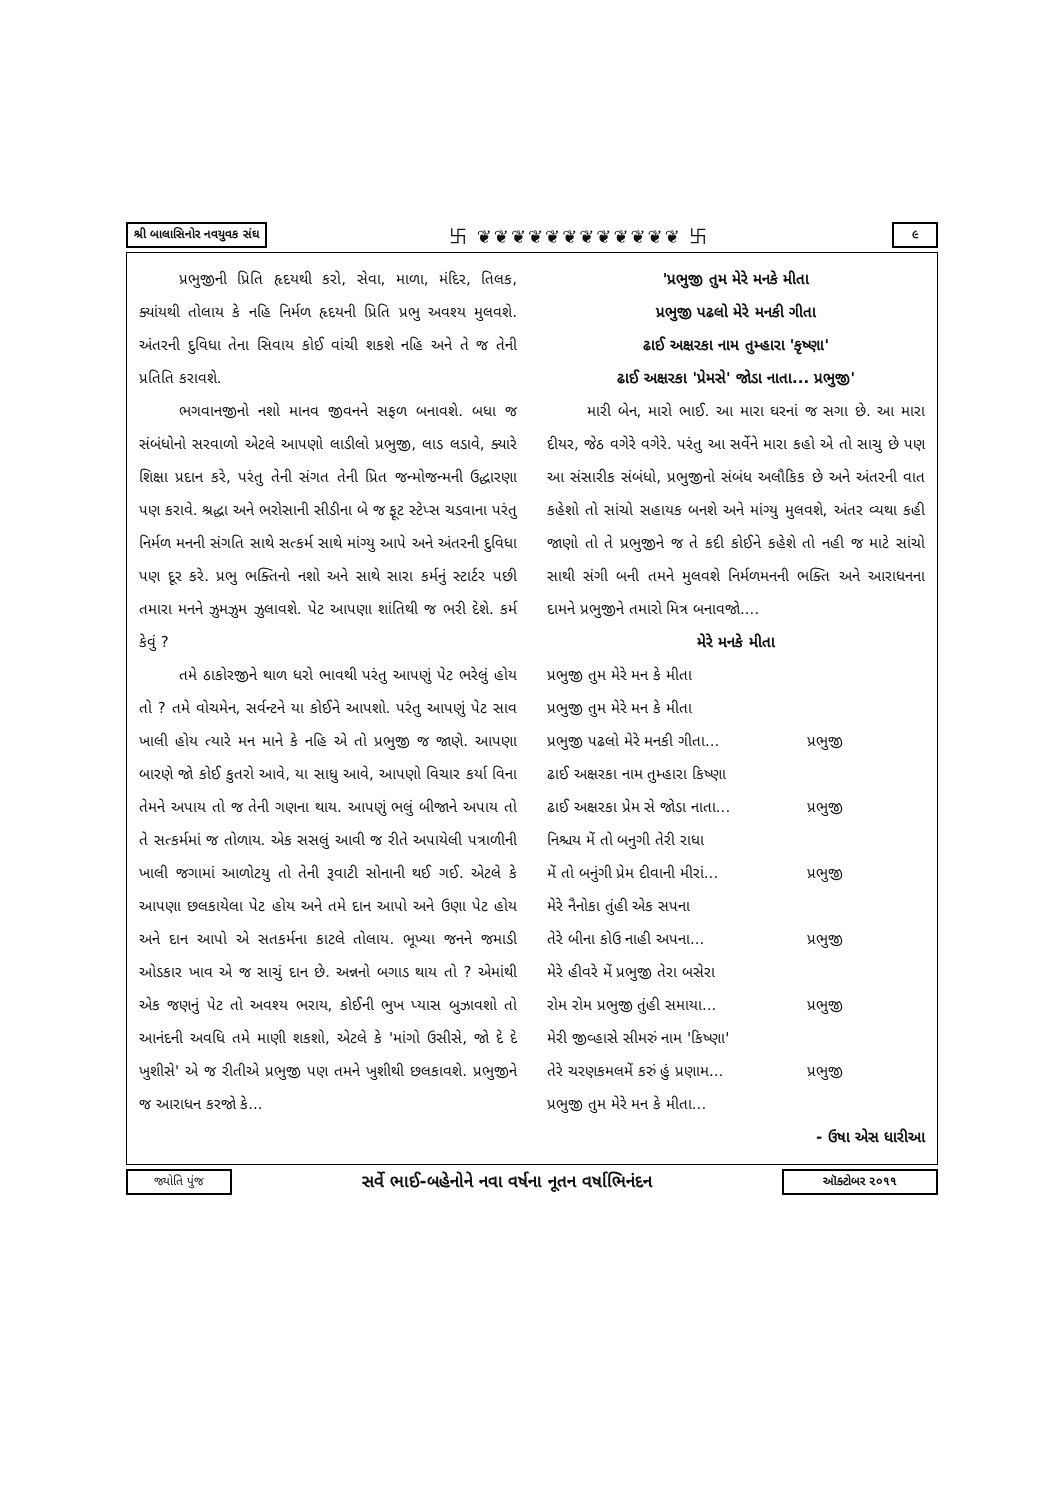શ્રી બાલાસિનોર નવયુવક સંઘ 卐 ❦❦❦❦❦❦❦❦❦❦❦❦ 卐 ૯
પ્રભુજીની પ્રિતિ હૃદયથી કરો, સેવા, માળા, મંદિર, તિલક, ક્યાંયથી તોલાય કે નહિ નિર્મળ હૃદયની પ્રિતિ પ્રભુ અવશ્ય મુલવશે. અંતરની દુવિધા તેના સિવાય કોઈ વાંચી શકશે નહિ અને તે જ તેની પ્રતિતિ કરાવશે.
ભગવાનજીનો નશો માનવ જીવનને સફળ બનાવશે. બધા જ સંબંધોનો સરવાળો એટલે આપણો લાડીલો પ્રભુજી, લાડ લડાવે, ક્યારે શિક્ષા પ્રદાન કરે, પરંતુ તેની સંગત તેની પ્રિત જન્મોજન્મની ઉદ્ધારણા પણ કરાવે. શ્રદ્ધા અને ભરોસાની સીડીના બે જ ફૂટ સ્ટેપ્સ ચડવાના પરંતુ નિર્મળ મનની સંગતિ સાથે સત્કર્મ સાથે માંગ્યુ આપે અને અંતરની દુવિધા પણ દૂર કરે. પ્રભુ ભક્તિનો નશો અને સાથે સારા કર્મનું સ્ટાર્ટર પછી તમારા મનને ઝુમઝુમ ઝુલાવશે. પેટ આપણા શાંતિથી જ ભરી દેશે. કર્મ કેવું ?
તમે ઠાકોરજીને થાળ ધરો ભાવથી પરંતુ આપણું પેટ ભરેલું હોય તો ? તમે વોચમેન, સર્વન્ટને યા કોઈને આપશો. પરંતુ આપણું પેટ સાવ ખાલી હોય ત્યારે મન માને કે નહિ એ તો પ્રભુજી જ જાણે. આપણા બારણે જો કોઈ કુતરો આવે, યા સાધુ આવે, આપણો વિચાર કર્યા વિના તેમને અપાય તો જ તેની ગણના થાય. આપણું ભલું બીજાને અપાય તો તે સત્કર્મમાં જ તોળાય. એક સસલું આવી જ રીતે અપાયેલી પત્રાળીની ખાલી જગામાં આળોટયુ તો તેની રૂવાટી સોનાની થઈ ગઈ. એટલે કે આપણા છલકાયેલા પેટ હોય અને તમે દાન આપો અને ઉણા પેટ હોય અને દાન આપો એ સતકર્મના કાટલે તોલાય. ભૂખ્યા જનને જમાડી ઓડકાર ખાવ એ જ સાચું દાન છે. અન્નનો બગાડ થાય તો ? એમાંથી એક જણનું પેટ તો અવશ્ય ભરાય, કોઈની ભુખ પ્યાસ બુઝાવશો તો આનંદની અવધિ તમે માણી શકશો, એટલે કે 'માંગો ઉસીસે, જો દે દે ખુશીસે' એ જ રીતીએ પ્રભુજી પણ તમને ખુશીથી છલકાવશે. પ્રભુજીને જ આરાધન કરજો કે...
'પ્રભુજી તુમ મેરે મનકે મીતા
પ્રભુજી પઢલો મેરે મનકી ગીતા
ઢાઈ અક્ષરકા નામ તુમ્હારા 'કૃષ્ણા'
ઢાઈ અક્ષરકા 'પ્રેમસે' જોડા નાતા... પ્રભુજી'
મારી બેન, મારો ભાઈ. આ મારા ઘરનાં જ સગા છે. આ મારા દીયર, જેઠ વગેરે વગેરે. પરંતુ આ સર્વેને મારા કહો એ તો સાચુ છે પણ આ સંસારીક સંબંધો, પ્રભુજીનો સંબંધ અલૌકિક છે અને અંતરની વાત કહેશો તો સાંચો સહાયક બનશે અને માંગ્યુ મુલવશે, અંતર વ્યથા કહી જાણો તો તે પ્રભુજીને જ તે કદી કોઈને કહેશે તો નહી જ માટે સાંચો સાથી સંગી બની તમને મુલવશે નિર્મળમનની ભક્તિ અને આરાધનના દામને પ્રભુજીને તમારો મિત્ર બનાવજો....
મેરે મનકે મીતા
પ્રભુજી તુમ મેરે મન કે મીતા
પ્રભુજી તુમ મેરે મન કે મીતા
પ્રભુજી પઢલો મેરે મનકી ગીતા... પ્રભુજી
ઢાઈ અક્ષરકા નામ તુમ્હારા કિષ્ણા
ઢાઈ અક્ષરકા પ્રેમ સે જોડા નાતા... પ્રભુજી
નિશ્ચય મેં તો બનુગી તેરી રાધા
મેં તો બનુંગી પ્રેમ દીવાની મીરાં... પ્રભુજી
મેરે નૈનોકા તુંહી એક સપના
તેરે બીના કોઉ નાહી અપના... પ્રભુજી
મેરે હીવરે મેં પ્રભુજી તેરા બસેરા
રોમ રોમ પ્રભુજી તુંહી સમાયા... પ્રભુજી
મેરી જીવ્હાસે સીમરું નામ 'કિષ્ણા'
તેરે ચરણકમલમેં કરું હું પ્રણામ... પ્રભુજી
પ્રભુજી તુમ મેરે મન કે મીતા...
- ઉષા એસ ધારીઆ
જ્યોતિ પુંજ સર્વે ભાઈ-બહેનોને નવા વર્ષના નૂતન વર્ષાભિનંદન ઑક્ટોબર ૨૦૧૧